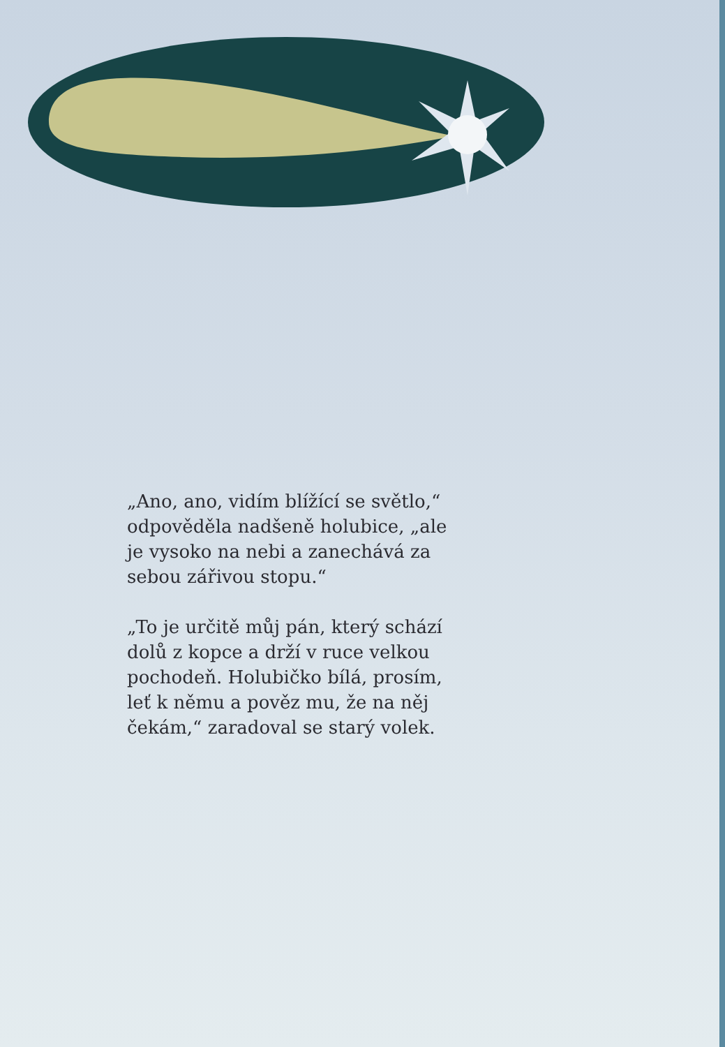„Ano, ano, vidím blížící se světlo,“ odpověděla nadšeně holubice, „ale je vysoko na nebi a zanechává za sebou zářivou stopu.“
„To je určitě můj pán, který schází dolů z kopce a drží v ruce velkou pochodeň. Holubičko bílá, prosím, leť k němu a pověz mu, že na něj čekám,“ zaradoval se starý volek.